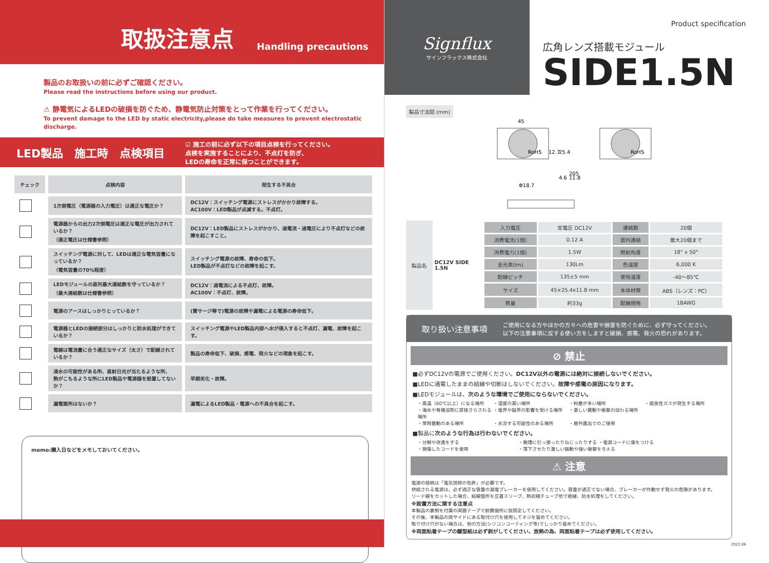取扱注意点
Handling precautions
製品のお取扱いの前に必ずご確認ください。
Please read the instructions before using our product.
⚠ 静電気によるLEDの破損を防ぐため、静電気防止対策をとって作業を行ってください。
To prevent damage to the LED by static electricity,please do take measures to prevent electrostatic discharge.
LED製品　施工時　点検項目
☑ 施工の前に必ず以下の項目点検を行ってください。
点検を実施することにより、不点灯を防ぎ、
LEDの寿命を正常に保つことができます。
| チェック | 点検内容 | 発生する不具合 |
| --- | --- | --- |
| | 1次側電圧（電源器の入力電圧）は適正な電圧か？ | DC12V：スイッチング電源にストレスがかかり故障する。 AC100V：LED製品が点滅する。不点灯。 |
| | 電源器からの出力2次側電圧は適正な電圧が出力されているか？ （適正電圧は仕様書参照） | DC12V：LED製品にストレスがかかり、過電流・過電圧により不点灯などの故障を起こすこと。 |
| | スイッチング電源に対して、LEDは適正な電気容量になっているか？ （電気容量の70%程度） | スイッチング電源の故障、寿命の低下。 LED製品が不点灯などの故障を起こす。 |
| | LEDモジュールの直列最大連結数を守っているか？ （最大連結数は仕様書参照） | DC12V：過電流による不点灯、故障。 AC100V：不点灯、故障。 |
| | 電源のアースはしっかりとっているか？ | (雷サージ等で)電源の故障や漏電による電源の寿命低下。 |
| | 電源器とLEDの接続部分はしっかりと防水処理ができているか？ | スイッチング電源やLED製品内部へ水が侵入すると不点灯、漏電、故障を起こす。 |
| | 電線は電流量に合う適正なサイズ（太さ）で配線されているか？ | 製品の寿命低下、破損、感電、発火などの現象を起こす。 |
| | 浸水の可能性がある所、直射日光が当たるような所、 熱がこもるような所にLED製品や電源器を設置してないか？ | 早期劣化・故障。 |
| | 漏電箇所はないか？ | 漏電によるLED製品・電源への不具合を起こす。 |
memo:購入日などをメモしておいてください。
Signflux
サインフラックス株式会社
Product specification
広角レンズ搭載モジュール
SIDE1.5N
製品寸法図 (mm)
45
205
Φ18.7
12.7
25.4
4.6
11.8
RoHS
RoHS
製品名 DC12V SIDE 1.5N
| 入力電圧 | 定電圧 DC12V | 連結数 | 20個 |
| 消費電流(1個) | 0.12 A | 直列連結 | 最大20個まで |
| 消費電力(1個) | 1.5W | 照射角度 | 18° x 50° |
| 全光束(lm) | 130Lm | 色温度 | 6,000 K |
| 配線ピッチ | 135±5 mm | 使用温度 | -40〜85℃ |
| サイズ | 45×25.4x11.8 mm | 本体材質 | ABS（レンズ：PC） |
| 質量 | 約33g | 配線規格 | 18AWG |
取り扱い注意事項 ご使用になる方やほかの方々への危害や損害を防ぐために、必ず守ってください。
以下の注意事項に反する使い方をしますと破損、感電、発火の恐れがあります。
⊘ 禁止
■必ずDC12Vの電源でご使用ください。DC12V以外の電源には絶対に接続しないでください。
■LEDに通電したままの結線や切断はしないでください。故障や感電の原因になります。
■LEDモジュールは、次のような環境でご使用にならないでください。
・高温（60℃以上）になる場所 ・湿度の高い場所 ・粉塵が多い場所 ・腐食性ガスが発生する場所 ・海水や有機溶剤に直接さらされる場所 ・電界や磁界の影響を受ける場所 ・激しい震動や衝撃の加わる場所 ・常時震動のある場所 ・水没する可能性のある場所 ・屋外露出でのご使用
■製品に次のような行為は行わないでください。
・分解や改造をする ・無理に引っ張ったりねじったりする ・電源コードに傷をつける ・損傷したコードを使用 ・落下させたり激しい振動や強い衝撃を与える
⚠ 注意
電源の接続は「電気技師の免許」が必要です。
供給される電源は、必ず適正な容量の漏電ブレーカーを使用してください。容量が適正でない場合、ブレーカーが作動せず発火の危険があります。
リード線をカットした場合、結線箇所を圧着スリーブ、熱収縮チューブ他で絶縁、防水処理をしてください。
※設置方法に関する注意点
本製品の裏側を付属の両面テープで設置個所に仮固定してください。
その後、本製品の両サイドにある取付け穴を使用してネジを留めてください。
取り付け穴がない場合は、他の方法(シリコンコーティング等)でしっかり留めてください。
※両面粘着テープの離型紙は必ず剥がしてください、放熱の為、両面粘着テープは必ず使用してください。
2022.06